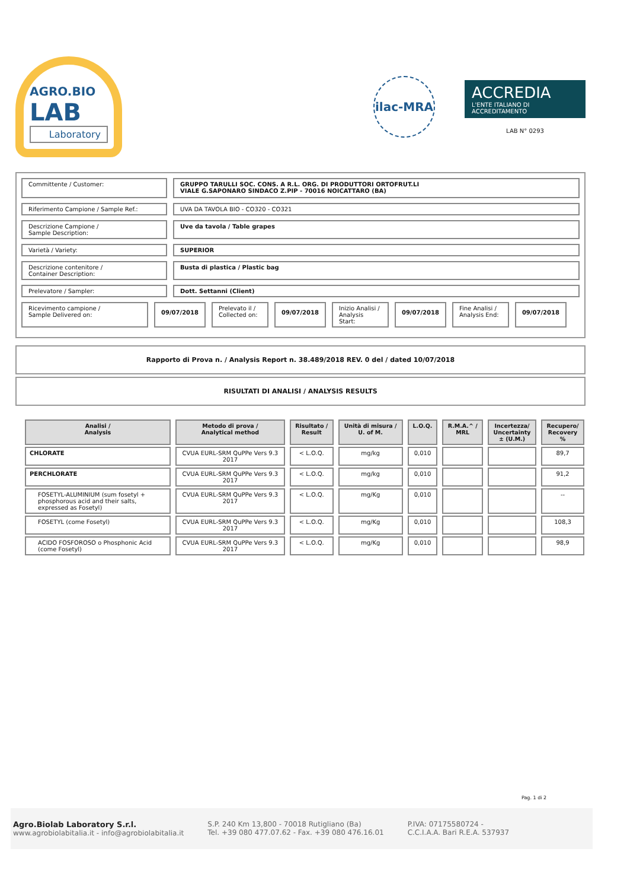AGRO.BIO
LAB
Laboratory
ilac-MRA
ACCREDIA
L'ENTE ITALIANO DI ACCREDITAMENTO
LAB N° 0293
Committente / Customer:
GRUPPO TARULLI SOC. CONS. A R.L. ORG. DI PRODUTTORI ORTOFRUT.LI
VIALE G.SAPONARO SINDACO Z.PIP - 70016 NOICATTARO (BA)
Riferimento Campione / Sample Ref.: UVA DA TAVOLA BIO - CO320 - CO321
Descrizione Campione /
Sample Description:
Uve da tavola / Table grapes
Varietà / Variety: SUPERIOR
Descrizione contenitore /
Container Description:
Busta di plastica / Plastic bag
Prelevatore / Sampler: Dott. Settanni (Client)
Ricevimento campione /
Sample Delivered on:
09/07/2018
Prelevato il /
Collected on:
09/07/2018
Inizio Analisi /
Analysis Start:
09/07/2018
Fine Analisi /
Analysis End:
09/07/2018
Rapporto di Prova n. / Analysis Report n. 38.489/2018 REV. 0 del / dated 10/07/2018
RISULTATI DI ANALISI / ANALYSIS RESULTS
| Analisi / Analysis | Metodo di prova / Analytical method | Risultato / Result | Unità di misura / U. of M. | L.O.Q. | R.M.A.^ / MRL | Incertezza/ Uncertainty ± (U.M.) | Recupero/ Recovery % |
| --- | --- | --- | --- | --- | --- | --- | --- |
| CHLORATE | CVUA EURL-SRM QuPPe Vers 9.3 2017 | < L.O.Q. | mg/kg | 0,010 | | | 89,7 |
| PERCHLORATE | CVUA EURL-SRM QuPPe Vers 9.3 2017 | < L.O.Q. | mg/kg | 0,010 | | | 91,2 |
| FOSETYL-ALUMINIUM (sum fosetyl + phosphorous acid and their salts, expressed as Fosetyl) | CVUA EURL-SRM QuPPe Vers 9.3 2017 | < L.O.Q. | mg/Kg | 0,010 | | | -- |
| FOSETYL (come Fosetyl) | CVUA EURL-SRM QuPPe Vers 9.3 2017 | < L.O.Q. | mg/Kg | 0,010 | | | 108,3 |
| ACIDO FOSFOROSO o Phosphonic Acid (come Fosetyl) | CVUA EURL-SRM QuPPe Vers 9.3 2017 | < L.O.Q. | mg/Kg | 0,010 | | | 98,9 |
Pag. 1 di 2
Agro.Biolab Laboratory S.r.l.
www.agrobiolabitalia.it - info@agrobiolabitalia.it
S.P. 240 Km 13,800 - 70018 Rutigliano (Ba)
Tel. +39 080 477.07.62 - Fax. +39 080 476.16.01
P.IVA: 07175580724 -
C.C.I.A.A. Bari R.E.A. 537937